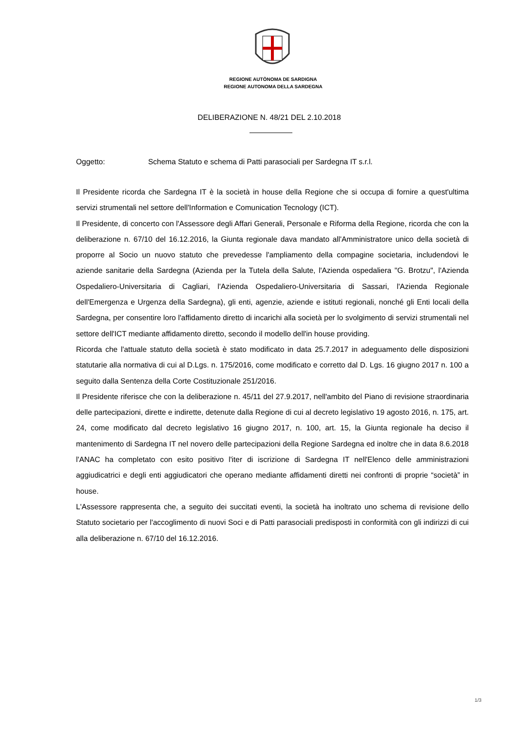REGIONE AUTÒNOMA DE SARDIGNA
REGIONE AUTONOMA DELLA SARDEGNA
DELIBERAZIONE N. 48/21 DEL 2.10.2018
Oggetto: Schema Statuto e schema di Patti parasociali per Sardegna IT s.r.l.
Il Presidente ricorda che Sardegna IT è la società in house della Regione che si occupa di fornire a quest'ultima servizi strumentali nel settore dell'Information e Comunication Tecnology (ICT).
Il Presidente, di concerto con l'Assessore degli Affari Generali, Personale e Riforma della Regione, ricorda che con la deliberazione n. 67/10 del 16.12.2016, la Giunta regionale dava mandato all'Amministratore unico della società di proporre al Socio un nuovo statuto che prevedesse l'ampliamento della compagine societaria, includendovi le aziende sanitarie della Sardegna (Azienda per la Tutela della Salute, l'Azienda ospedaliera "G. Brotzu", l'Azienda Ospedaliero-Universitaria di Cagliari, l'Azienda Ospedaliero-Universitaria di Sassari, l'Azienda Regionale dell'Emergenza e Urgenza della Sardegna), gli enti, agenzie, aziende e istituti regionali, nonché gli Enti locali della Sardegna, per consentire loro l'affidamento diretto di incarichi alla società per lo svolgimento di servizi strumentali nel settore dell'ICT mediante affidamento diretto, secondo il modello dell'in house providing.
Ricorda che l'attuale statuto della società è stato modificato in data 25.7.2017 in adeguamento delle disposizioni statutarie alla normativa di cui al D.Lgs. n. 175/2016, come modificato e corretto dal D. Lgs. 16 giugno 2017 n. 100 a seguito dalla Sentenza della Corte Costituzionale 251/2016.
Il Presidente riferisce che con la deliberazione n. 45/11 del 27.9.2017, nell'ambito del Piano di revisione straordinaria delle partecipazioni, dirette e indirette, detenute dalla Regione di cui al decreto legislativo 19 agosto 2016, n. 175, art. 24, come modificato dal decreto legislativo 16 giugno 2017, n. 100, art. 15, la Giunta regionale ha deciso il mantenimento di Sardegna IT nel novero delle partecipazioni della Regione Sardegna ed inoltre che in data 8.6.2018 l'ANAC ha completato con esito positivo l'iter di iscrizione di Sardegna IT nell'Elenco delle amministrazioni aggiudicatrici e degli enti aggiudicatori che operano mediante affidamenti diretti nei confronti di proprie “società” in house.
L'Assessore rappresenta che, a seguito dei succitati eventi, la società ha inoltrato uno schema di revisione dello Statuto societario per l'accoglimento di nuovi Soci e di Patti parasociali predisposti in conformità con gli indirizzi di cui alla deliberazione n. 67/10 del 16.12.2016.
1/3